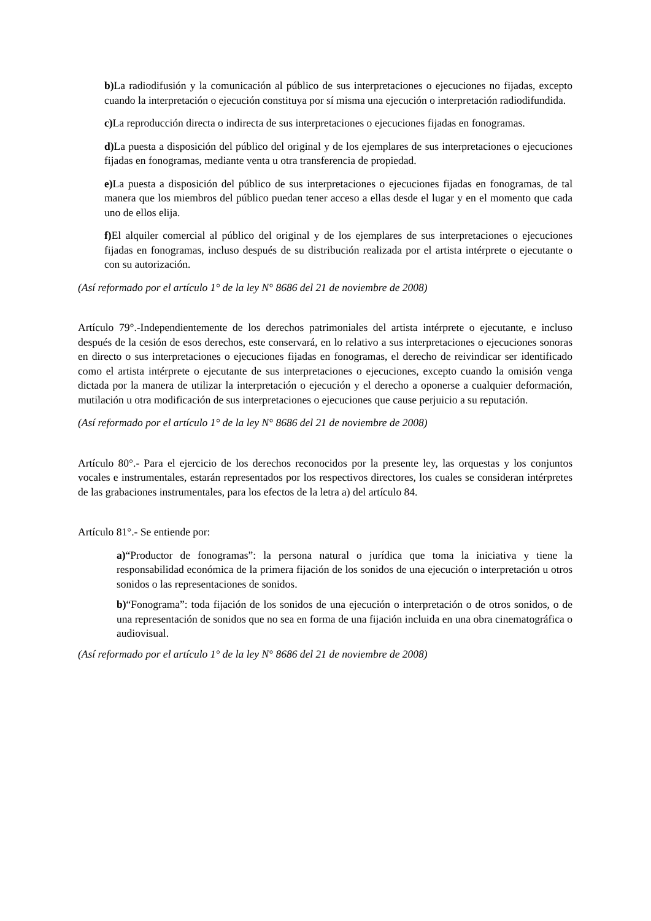b) La radiodifusión y la comunicación al público de sus interpretaciones o ejecuciones no fijadas, excepto cuando la interpretación o ejecución constituya por sí misma una ejecución o interpretación radiodifundida.
c) La reproducción directa o indirecta de sus interpretaciones o ejecuciones fijadas en fonogramas.
d) La puesta a disposición del público del original y de los ejemplares de sus interpretaciones o ejecuciones fijadas en fonogramas, mediante venta u otra transferencia de propiedad.
e) La puesta a disposición del público de sus interpretaciones o ejecuciones fijadas en fonogramas, de tal manera que los miembros del público puedan tener acceso a ellas desde el lugar y en el momento que cada uno de ellos elija.
f) El alquiler comercial al público del original y de los ejemplares de sus interpretaciones o ejecuciones fijadas en fonogramas, incluso después de su distribución realizada por el artista intérprete o ejecutante o con su autorización.
(Así reformado por el artículo 1° de la ley N° 8686 del 21 de noviembre de 2008)
Artículo 79°.-Independientemente de los derechos patrimoniales del artista intérprete o ejecutante, e incluso después de la cesión de esos derechos, este conservará, en lo relativo a sus interpretaciones o ejecuciones sonoras en directo o sus interpretaciones o ejecuciones fijadas en fonogramas, el derecho de reivindicar ser identificado como el artista intérprete o ejecutante de sus interpretaciones o ejecuciones, excepto cuando la omisión venga dictada por la manera de utilizar la interpretación o ejecución y el derecho a oponerse a cualquier deformación, mutilación u otra modificación de sus interpretaciones o ejecuciones que cause perjuicio a su reputación.
(Así reformado por el artículo 1° de la ley N° 8686 del 21 de noviembre de 2008)
Artículo 80°.- Para el ejercicio de los derechos reconocidos por la presente ley, las orquestas y los conjuntos vocales e instrumentales, estarán representados por los respectivos directores, los cuales se consideran intérpretes de las grabaciones instrumentales, para los efectos de la letra a) del artículo 84.
Artículo 81°.- Se entiende por:
a)“Productor de fonogramas”: la persona natural o jurídica que toma la iniciativa y tiene la responsabilidad económica de la primera fijación de los sonidos de una ejecución o interpretación u otros sonidos o las representaciones de sonidos.
b)“Fonograma”: toda fijación de los sonidos de una ejecución o interpretación o de otros sonidos, o de una representación de sonidos que no sea en forma de una fijación incluida en una obra cinematográfica o audiovisual.
(Así reformado por el artículo 1° de la ley N° 8686 del 21 de noviembre de 2008)